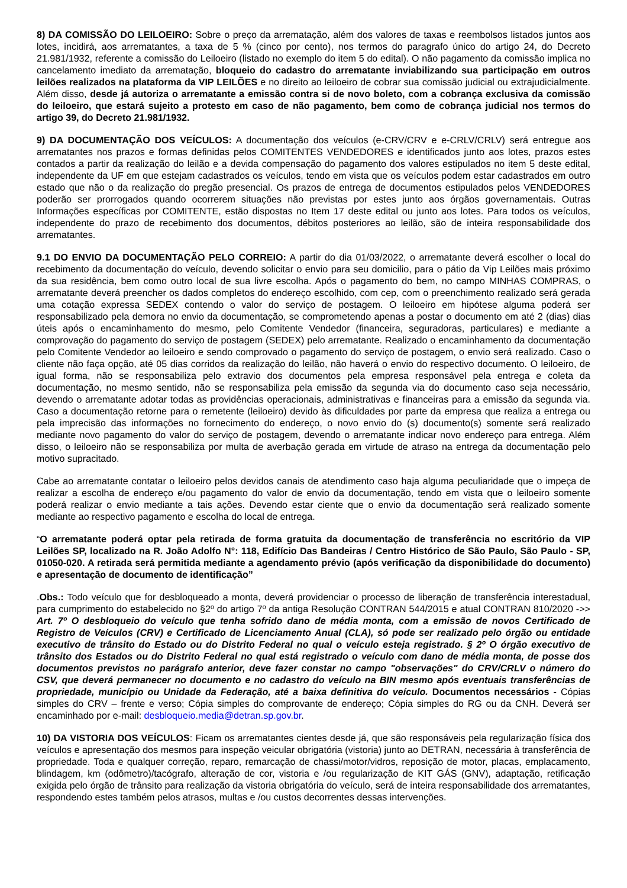8) DA COMISSÃO DO LEILOEIRO: Sobre o preço da arrematação, além dos valores de taxas e reembolsos listados juntos aos lotes, incidirá, aos arrematantes, a taxa de 5 % (cinco por cento), nos termos do paragrafo único do artigo 24, do Decreto 21.981/1932, referente a comissão do Leiloeiro (listado no exemplo do item 5 do edital). O não pagamento da comissão implica no cancelamento imediato da arrematação, bloqueio do cadastro do arrematante inviabilizando sua participação em outros leilões realizados na plataforma da VIP LEILÕES e no direito ao leiloeiro de cobrar sua comissão judicial ou extrajudicialmente. Além disso, desde já autoriza o arrematante a emissão contra si de novo boleto, com a cobrança exclusiva da comissão do leiloeiro, que estará sujeito a protesto em caso de não pagamento, bem como de cobrança judicial nos termos do artigo 39, do Decreto 21.981/1932.
9) DA DOCUMENTAÇÃO DOS VEÍCULOS: A documentação dos veículos (e-CRV/CRV e e-CRLV/CRLV) será entregue aos arrematantes nos prazos e formas definidas pelos COMITENTES VENDEDORES e identificados junto aos lotes, prazos estes contados a partir da realização do leilão e a devida compensação do pagamento dos valores estipulados no item 5 deste edital, independente da UF em que estejam cadastrados os veículos, tendo em vista que os veículos podem estar cadastrados em outro estado que não o da realização do pregão presencial. Os prazos de entrega de documentos estipulados pelos VENDEDORES poderão ser prorrogados quando ocorrerem situações não previstas por estes junto aos órgãos governamentais. Outras Informações específicas por COMITENTE, estão dispostas no Item 17 deste edital ou junto aos lotes. Para todos os veículos, independente do prazo de recebimento dos documentos, débitos posteriores ao leilão, são de inteira responsabilidade dos arrematantes.
9.1 DO ENVIO DA DOCUMENTAÇÃO PELO CORREIO: A partir do dia 01/03/2022, o arrematante deverá escolher o local do recebimento da documentação do veículo, devendo solicitar o envio para seu domicilio, para o pátio da Vip Leilões mais próximo da sua residência, bem como outro local de sua livre escolha. Após o pagamento do bem, no campo MINHAS COMPRAS, o arrematante deverá preencher os dados completos do endereço escolhido, com cep, com o preenchimento realizado será gerada uma cotação expressa SEDEX contendo o valor do serviço de postagem. O leiloeiro em hipótese alguma poderá ser responsabilizado pela demora no envio da documentação, se comprometendo apenas a postar o documento em até 2 (dias) dias úteis após o encaminhamento do mesmo, pelo Comitente Vendedor (financeira, seguradoras, particulares) e mediante a comprovação do pagamento do serviço de postagem (SEDEX) pelo arrematante. Realizado o encaminhamento da documentação pelo Comitente Vendedor ao leiloeiro e sendo comprovado o pagamento do serviço de postagem, o envio será realizado. Caso o cliente não faça opção, até 05 dias corridos da realização do leilão, não haverá o envio do respectivo documento. O leiloeiro, de igual forma, não se responsabiliza pelo extravio dos documentos pela empresa responsável pela entrega e coleta da documentação, no mesmo sentido, não se responsabiliza pela emissão da segunda via do documento caso seja necessário, devendo o arrematante adotar todas as providências operacionais, administrativas e financeiras para a emissão da segunda via. Caso a documentação retorne para o remetente (leiloeiro) devido às dificuldades por parte da empresa que realiza a entrega ou pela imprecisão das informações no fornecimento do endereço, o novo envio do (s) documento(s) somente será realizado mediante novo pagamento do valor do serviço de postagem, devendo o arrematante indicar novo endereço para entrega. Além disso, o leiloeiro não se responsabiliza por multa de averbação gerada em virtude de atraso na entrega da documentação pelo motivo supracitado.
Cabe ao arrematante contatar o leiloeiro pelos devidos canais de atendimento caso haja alguma peculiaridade que o impeça de realizar a escolha de endereço e/ou pagamento do valor de envio da documentação, tendo em vista que o leiloeiro somente poderá realizar o envio mediante a tais ações. Devendo estar ciente que o envio da documentação será realizado somente mediante ao respectivo pagamento e escolha do local de entrega.
“O arrematante poderá optar pela retirada de forma gratuita da documentação de transferência no escritório da VIP Leilões SP, localizado na R. João Adolfo N°: 118, Edifício Das Bandeiras / Centro Histórico de São Paulo, São Paulo - SP, 01050-020. A retirada será permitida mediante a agendamento prévio (após verificação da disponibilidade do documento) e apresentação de documento de identificação”
.Obs.: Todo veículo que for desbloqueado a monta, deverá providenciar o processo de liberação de transferência interestadual, para cumprimento do estabelecido no §2º do artigo 7º da antiga Resolução CONTRAN 544/2015 e atual CONTRAN 810/2020 ->> Art. 7º O desbloqueio do veículo que tenha sofrido dano de média monta, com a emissão de novos Certificado de Registro de Veículos (CRV) e Certificado de Licenciamento Anual (CLA), só pode ser realizado pelo órgão ou entidade executivo de trânsito do Estado ou do Distrito Federal no qual o veículo esteja registrado. § 2º O órgão executivo de trânsito dos Estados ou do Distrito Federal no qual está registrado o veículo com dano de média monta, de posse dos documentos previstos no parágrafo anterior, deve fazer constar no campo "observações" do CRV/CRLV o número do CSV, que deverá permanecer no documento e no cadastro do veículo na BIN mesmo após eventuais transferências de propriedade, município ou Unidade da Federação, até a baixa definitiva do veículo. Documentos necessários - Cópias simples do CRV – frente e verso; Cópia simples do comprovante de endereço; Cópia simples do RG ou da CNH. Deverá ser encaminhado por e-mail: desbloqueio.media@detran.sp.gov.br.
10) DA VISTORIA DOS VEÍCULOS: Ficam os arrematantes cientes desde já, que são responsáveis pela regularização física dos veículos e apresentação dos mesmos para inspeção veicular obrigatória (vistoria) junto ao DETRAN, necessária à transferência de propriedade. Toda e qualquer correção, reparo, remarcação de chassi/motor/vidros, reposição de motor, placas, emplacamento, blindagem, km (odômetro)/tacógrafo, alteração de cor, vistoria e /ou regularização de KIT GÁS (GNV), adaptação, retificação exigida pelo órgão de trânsito para realização da vistoria obrigatória do veículo, será de inteira responsabilidade dos arrematantes, respondendo estes também pelos atrasos, multas e /ou custos decorrentes dessas intervenções.